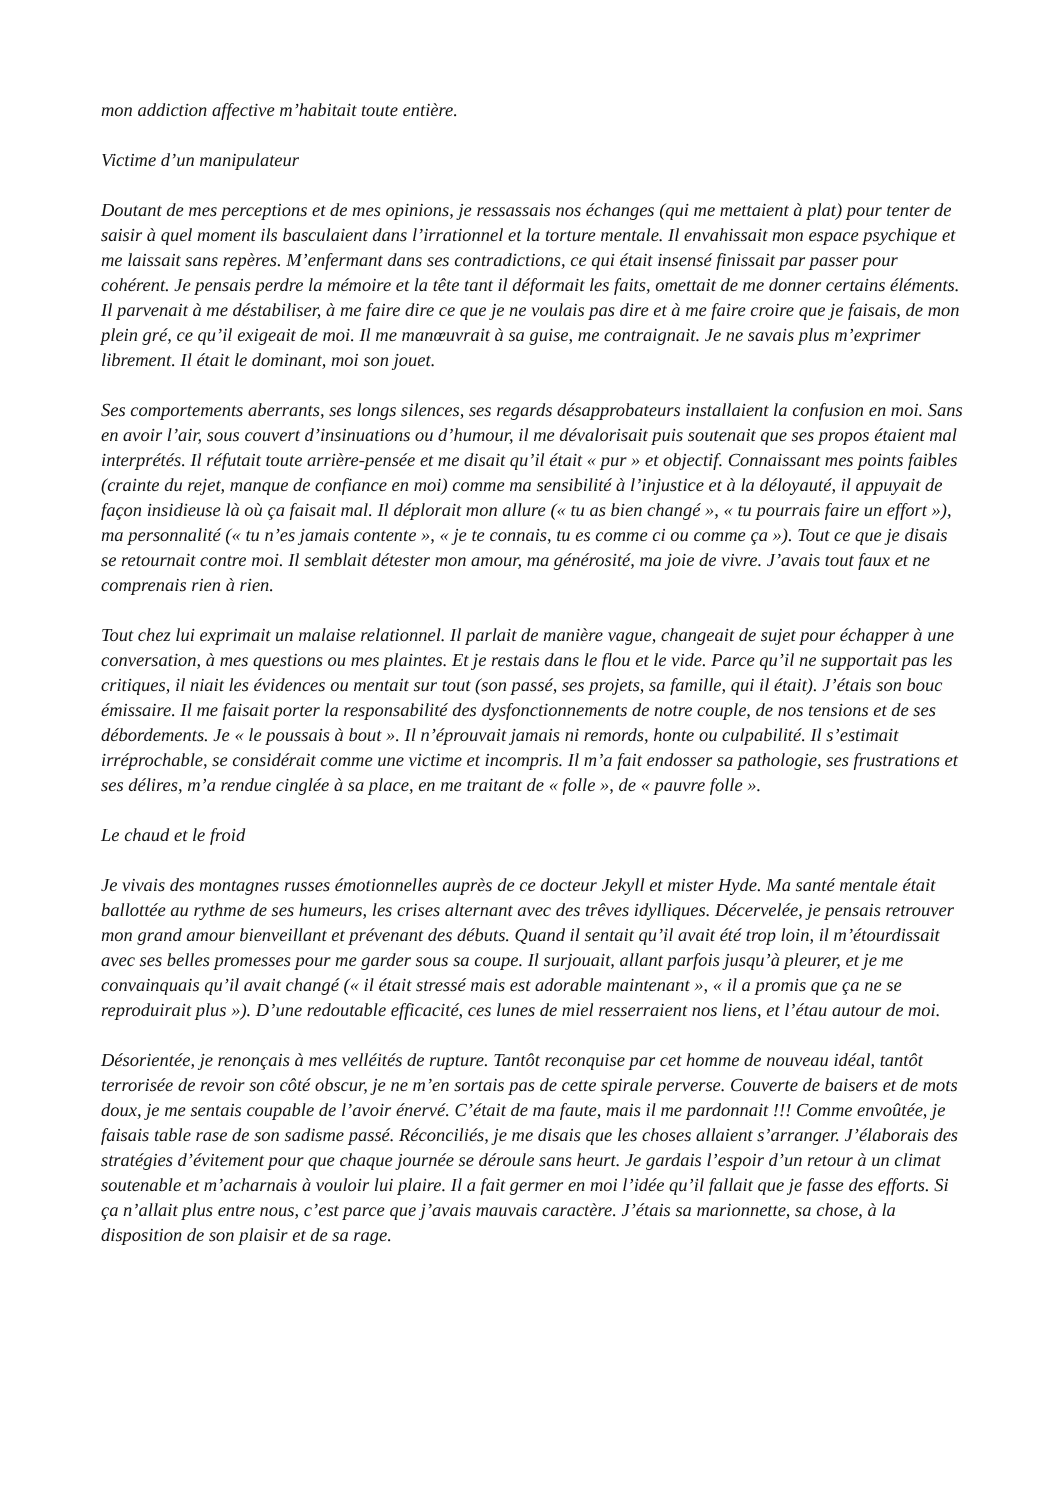mon addiction affective m’habitait toute entière.
Victime d’un manipulateur
Doutant de mes perceptions et de mes opinions, je ressassais nos échanges (qui me mettaient à plat) pour tenter de saisir à quel moment ils basculaient dans l’irrationnel et la torture mentale. Il envahissait mon espace psychique et me laissait sans repères. M’enfermant dans ses contradictions, ce qui était insensé finissait par passer pour cohérent. Je pensais perdre la mémoire et la tête tant il déformait les faits, omettait de me donner certains éléments. Il parvenait à me déstabiliser, à me faire dire ce que je ne voulais pas dire et à me faire croire que je faisais, de mon plein gré, ce qu’il exigeait de moi. Il me manœuvrait à sa guise, me contraignait. Je ne savais plus m’exprimer librement. Il était le dominant, moi son jouet.
Ses comportements aberrants, ses longs silences, ses regards désapprobateurs installaient la confusion en moi. Sans en avoir l’air, sous couvert d’insinuations ou d’humour, il me dévalorisait puis soutenait que ses propos étaient mal interprétés. Il réfutait toute arrière-pensée et me disait qu’il était « pur » et objectif. Connaissant mes points faibles (crainte du rejet, manque de confiance en moi) comme ma sensibilité à l’injustice et à la déloyauté, il appuyait de façon insidieuse là où ça faisait mal. Il déplorait mon allure (« tu as bien changé », « tu pourrais faire un effort »), ma personnalité (« tu n’es jamais contente », « je te connais, tu es comme ci ou comme ça »). Tout ce que je disais se retournait contre moi. Il semblait détester mon amour, ma générosité, ma joie de vivre. J’avais tout faux et ne comprenais rien à rien.
Tout chez lui exprimait un malaise relationnel. Il parlait de manière vague, changeait de sujet pour échapper à une conversation, à mes questions ou mes plaintes. Et je restais dans le flou et le vide. Parce qu’il ne supportait pas les critiques, il niait les évidences ou mentait sur tout (son passé, ses projets, sa famille, qui il était). J’étais son bouc émissaire. Il me faisait porter la responsabilité des dysfonctionnements de notre couple, de nos tensions et de ses débordements. Je « le poussais à bout ». Il n’éprouvait jamais ni remords, honte ou culpabilité. Il s’estimait irréprochable, se considérait comme une victime et incompris. Il m’a fait endosser sa pathologie, ses frustrations et ses délires, m’a rendue cinglée à sa place, en me traitant de « folle », de « pauvre folle ».
Le chaud et le froid
Je vivais des montagnes russes émotionnelles auprès de ce docteur Jekyll et mister Hyde. Ma santé mentale était ballottée au rythme de ses humeurs, les crises alternant avec des trêves idylliques. Décervelée, je pensais retrouver mon grand amour bienveillant et prévenant des débuts. Quand il sentait qu’il avait été trop loin, il m’étourdissait avec ses belles promesses pour me garder sous sa coupe. Il surjouait, allant parfois jusqu’à pleurer, et je me convainquais qu’il avait changé (« il était stressé mais est adorable maintenant », « il a promis que ça ne se reproduirait plus »). D’une redoutable efficacité, ces lunes de miel resserraient nos liens, et l’étau autour de moi.
Désorientée, je renonçais à mes velléités de rupture. Tantôt reconquise par cet homme de nouveau idéal, tantôt terrorisée de revoir son côté obscur, je ne m’en sortais pas de cette spirale perverse. Couverte de baisers et de mots doux, je me sentais coupable de l’avoir énervé. C’était de ma faute, mais il me pardonnait !!! Comme envoûtée, je faisais table rase de son sadisme passé. Réconciliés, je me disais que les choses allaient s’arranger. J’élaborais des stratégies d’évitement pour que chaque journée se déroule sans heurt. Je gardais l’espoir d’un retour à un climat soutenable et m’acharnais à vouloir lui plaire. Il a fait germer en moi l’idée qu’il fallait que je fasse des efforts. Si ça n’allait plus entre nous, c’est parce que j’avais mauvais caractère. J’étais sa marionnette, sa chose, à la disposition de son plaisir et de sa rage.